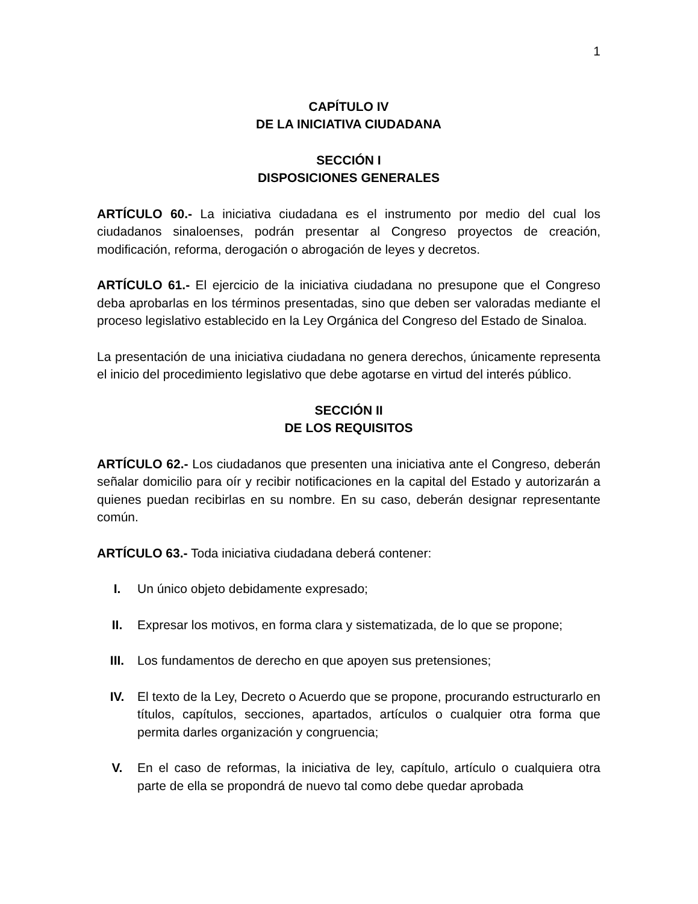1
CAPÍTULO IV
DE LA INICIATIVA CIUDADANA
SECCIÓN I
DISPOSICIONES GENERALES
ARTÍCULO 60.- La iniciativa ciudadana es el instrumento por medio del cual los ciudadanos sinaloenses, podrán presentar al Congreso proyectos de creación, modificación, reforma, derogación o abrogación de leyes y decretos.
ARTÍCULO 61.- El ejercicio de la iniciativa ciudadana no presupone que el Congreso deba aprobarlas en los términos presentadas, sino que deben ser valoradas mediante el proceso legislativo establecido en la Ley Orgánica del Congreso del Estado de Sinaloa.
La presentación de una iniciativa ciudadana no genera derechos, únicamente representa el inicio del procedimiento legislativo que debe agotarse en virtud del interés público.
SECCIÓN II
DE LOS REQUISITOS
ARTÍCULO 62.- Los ciudadanos que presenten una iniciativa ante el Congreso, deberán señalar domicilio para oír y recibir notificaciones en la capital del Estado y autorizarán a quienes puedan recibirlas en su nombre. En su caso, deberán designar representante común.
ARTÍCULO 63.- Toda iniciativa ciudadana deberá contener:
I. Un único objeto debidamente expresado;
II. Expresar los motivos, en forma clara y sistematizada, de lo que se propone;
III. Los fundamentos de derecho en que apoyen sus pretensiones;
IV. El texto de la Ley, Decreto o Acuerdo que se propone, procurando estructurarlo en títulos, capítulos, secciones, apartados, artículos o cualquier otra forma que permita darles organización y congruencia;
V. En el caso de reformas, la iniciativa de ley, capítulo, artículo o cualquiera otra parte de ella se propondrá de nuevo tal como debe quedar aprobada